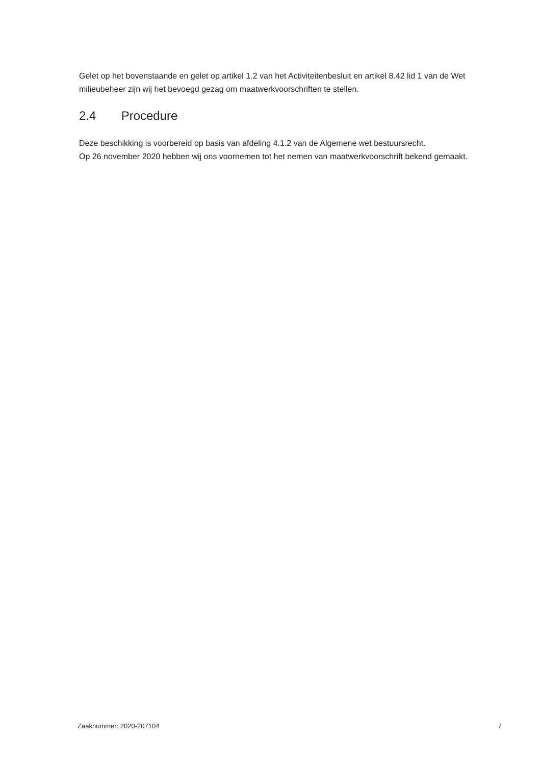Gelet op het bovenstaande en gelet op artikel 1.2 van het Activiteitenbesluit en artikel 8.42 lid 1 van de Wet milieubeheer zijn wij het bevoegd gezag om maatwerkvoorschriften te stellen.
2.4 Procedure
Deze beschikking is voorbereid op basis van afdeling 4.1.2 van de Algemene wet bestuursrecht.
Op 26 november 2020 hebben wij ons voornemen tot het nemen van maatwerkvoorschrift bekend gemaakt.
Zaaknummer: 2020-207104 7